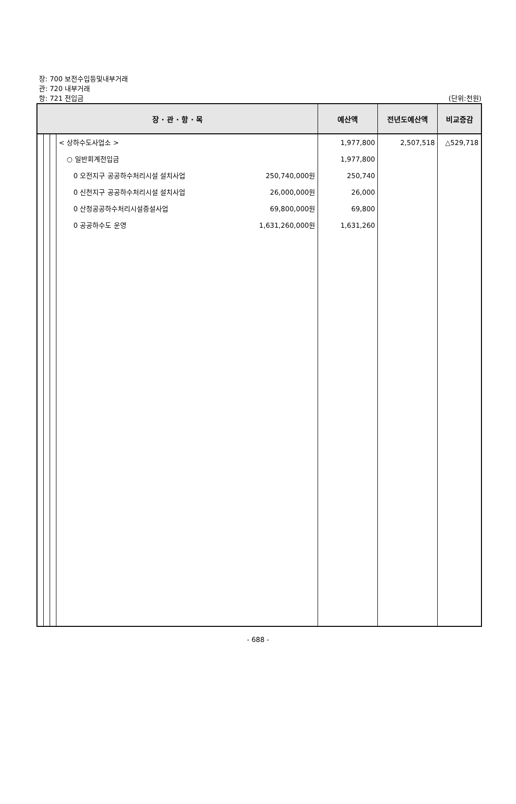장: 700 보전수입등및내부거래
관: 720 내부거래
항: 721 전입금
(단위:천원)
| 장 · 관 · 항 · 목 | | | | 예산액 | 전년도예산액 | 비교증감 |
| --- | --- | --- | --- | --- | --- | --- |
| | | | < 상하수도사업소 > ○ 일반회계전입금 0 오전지구 공공하수처리시설 설치사업 250,740,000원 0 신천지구 공공하수처리시설 설치사업 26,000,000원 0 산청공공하수처리시설증설사업 69,800,000원 0 공공하수도 운영 1,631,260,000원 | 1,977,800 1,977,800 250,740 26,000 69,800 1,631,260 | 2,507,518 | △529,718 |
- 688 -